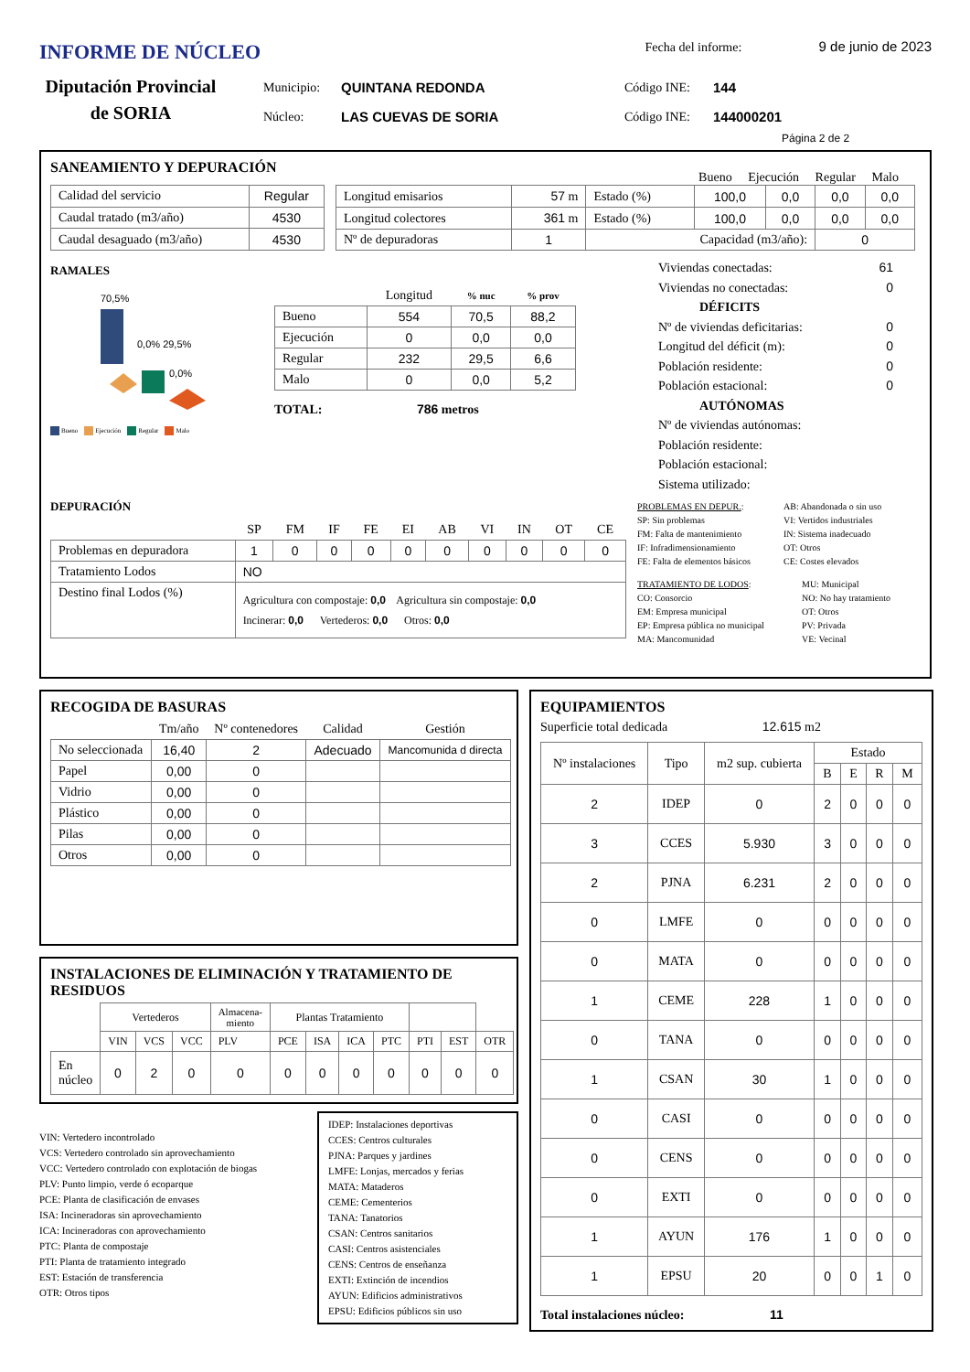INFORME DE NÚCLEO
Fecha del informe: 9 de junio de 2023
Diputación Provincial de SORIA
Municipio:
Núcleo:
QUINTANA REDONDA
LAS CUEVAS DE SORIA
Código INE:
Código INE:
144
144000201
Página 2 de 2
SANEAMIENTO Y DEPURACIÓN
Bueno Ejecución Regular Malo
| Calidad del servicio | Regular |
| Caudal tratado (m3/año) | 4530 |
| Caudal desaguado (m3/año) | 4530 |
| Longitud emisarios | 57 m | Estado (%) | 100,0 | 0,0 | 0,0 | 0,0 |
| Longitud colectores | 361 m | Estado (%) | 100,0 | 0,0 | 0,0 | 0,0 |
| Nº de depuradoras | 1 | Capacidad (m3/año): | | | 0 | |
RAMALES
70,5%
0,0% 29,5%
0,0%
Bueno Ejecución Regular Malo
| | Longitud | % nuc | % prov |
| --- | --- | --- | --- |
| Bueno | 554 | 70,5 | 88,2 |
| Ejecución | 0 | 0,0 | 0,0 |
| Regular | 232 | 29,5 | 6,6 |
| Malo | 0 | 0,0 | 5,2 |
TOTAL: 786 metros
Viviendas conectadas: 61
Viviendas no conectadas: 0
DÉFICITS
Nº de viviendas deficitarias: 0
Longitud del déficit (m): 0
Población residente: 0
Población estacional: 0
AUTÓNOMAS
Nº de viviendas autónomas:
Población residente:
Población estacional:
Sistema utilizado:
DEPURACIÓN
| | SP | FM | IF | FE | EI | AB | VI | IN | OT | CE |
| --- | --- | --- | --- | --- | --- | --- | --- | --- | --- | --- |
| Problemas en depuradora | 1 | 0 | 0 | 0 | 0 | 0 | 0 | 0 | 0 | 0 |
| Tratamiento Lodos | NO | | | | | | | | | |
| Destino final Lodos (%) | Agricultura con compostaje: 0,0 Agricultura sin compostaje: 0,0 Incinerar: 0,0 Vertederos: 0,0 Otros: 0,0 | | | | | | | | | |
PROBLEMAS EN DEPUR.:
SP: Sin problemas
FM: Falta de mantenimiento
IF: Infradimensionamiento
FE: Falta de elementos básicos
AB: Abandonada o sin uso
VI: Vertidos industriales
IN: Sistema inadecuado
OT: Otros
CE: Costes elevados
TRATAMIENTO DE LODOS:
CO: Consorcio
EM: Empresa municipal
EP: Empresa pública no municipal
MA: Mancomunidad
MU: Municipal
NO: No hay tratamiento
OT: Otros
PV: Privada
VE: Vecinal
RECOGIDA DE BASURAS
| | Tm/año | Nº contenedores | Calidad | Gestión |
| --- | --- | --- | --- | --- |
| No seleccionada | 16,40 | 2 | Adecuado | Mancomunida d directa |
| Papel | 0,00 | 0 | | |
| Vidrio | 0,00 | 0 | | |
| Plástico | 0,00 | 0 | | |
| Pilas | 0,00 | 0 | | |
| Otros | 0,00 | 0 | | |
INSTALACIONES DE ELIMINACIÓN Y TRATAMIENTO DE RESIDUOS
| | Vertederos | | | Almacena-miento | Plantas Tratamiento | | | | | | |
| | VIN | VCS | VCC | PLV | PCE | ISA | ICA | PTC | PTI | EST | OTR |
| En núcleo | 0 | 2 | 0 | 0 | 0 | 0 | 0 | 0 | 0 | 0 | 0 |
VIN: Vertedero incontrolado
VCS: Vertedero controlado sin aprovechamiento
VCC: Vertedero controlado con explotación de biogas
PLV: Punto limpio, verde ó ecoparque
PCE: Planta de clasificación de envases
ISA: Incineradoras sin aprovechamiento
ICA: Incineradoras con aprovechamiento
PTC: Planta de compostaje
PTI: Planta de tratamiento integrado
EST: Estación de transferencia
OTR: Otros tipos
IDEP: Instalaciones deportivas
CCES: Centros culturales
PJNA: Parques y jardines
LMFE: Lonjas, mercados y ferias
MATA: Mataderos
CEME: Cementerios
TANA: Tanatorios
CSAN: Centros sanitarios
CASI: Centros asistenciales
CENS: Centros de enseñanza
EXTI: Extinción de incendios
AYUN: Edificios administrativos
EPSU: Edificios públicos sin uso
EQUIPAMIENTOS
Superficie total dedicada 12.615 m2
| Nº instalaciones | Tipo | m2 sup. cubierta | Estado | | | |
| | | | B | E | R | M |
| 2 | IDEP | 0 | 2 | 0 | 0 | 0 |
| 3 | CCES | 5.930 | 3 | 0 | 0 | 0 |
| 2 | PJNA | 6.231 | 2 | 0 | 0 | 0 |
| 0 | LMFE | 0 | 0 | 0 | 0 | 0 |
| 0 | MATA | 0 | 0 | 0 | 0 | 0 |
| 1 | CEME | 228 | 1 | 0 | 0 | 0 |
| 0 | TANA | 0 | 0 | 0 | 0 | 0 |
| 1 | CSAN | 30 | 1 | 0 | 0 | 0 |
| 0 | CASI | 0 | 0 | 0 | 0 | 0 |
| 0 | CENS | 0 | 0 | 0 | 0 | 0 |
| 0 | EXTI | 0 | 0 | 0 | 0 | 0 |
| 1 | AYUN | 176 | 1 | 0 | 0 | 0 |
| 1 | EPSU | 20 | 0 | 0 | 1 | 0 |
Total instalaciones núcleo: 11